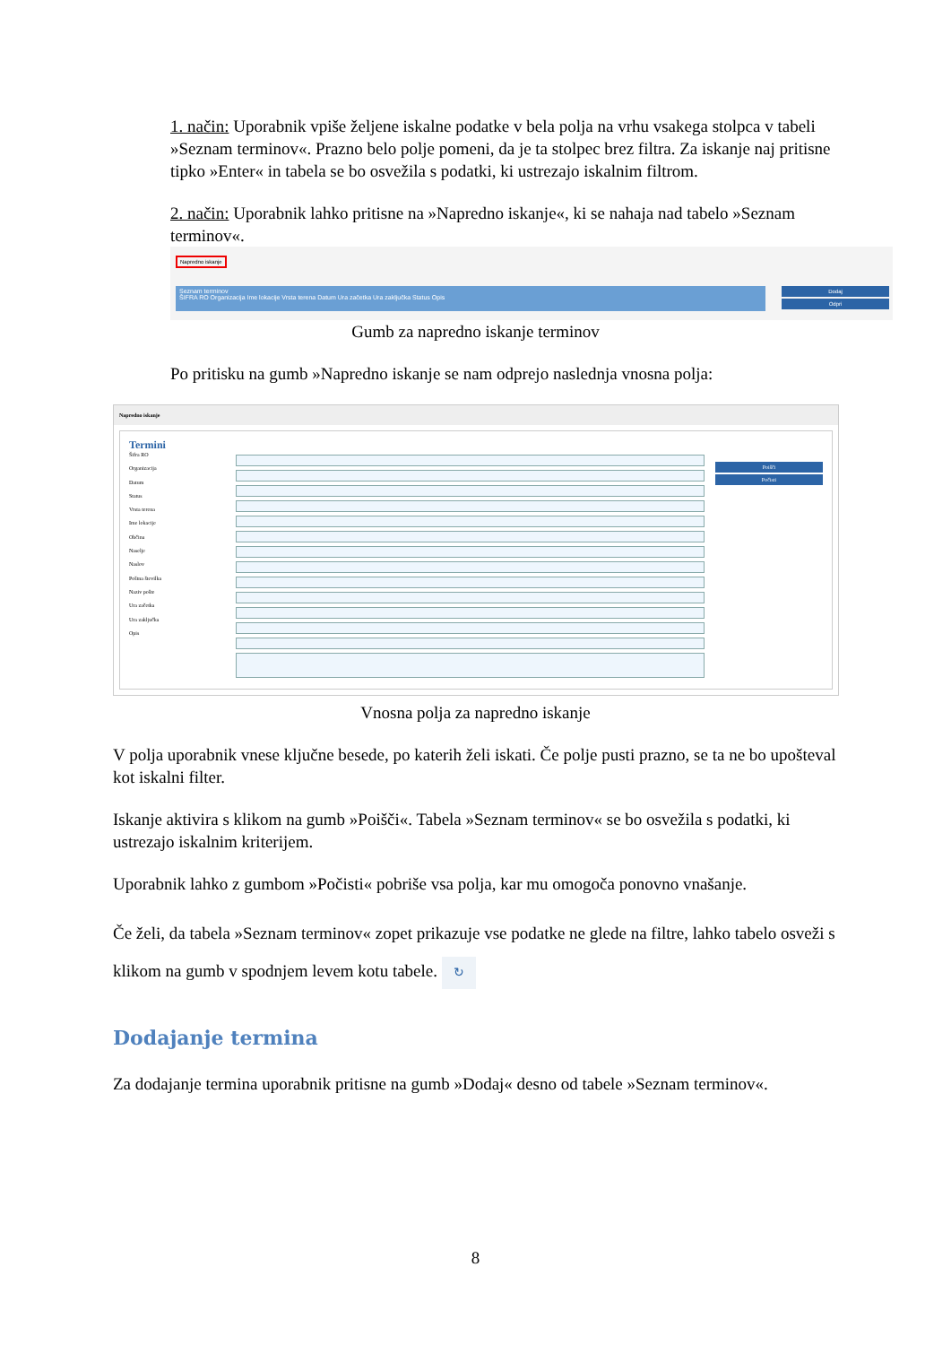1. način: Uporabnik vpiše željene iskalne podatke v bela polja na vrhu vsakega stolpca v tabeli »Seznam terminov«. Prazno belo polje pomeni, da je ta stolpec brez filtra. Za iskanje naj pritisne tipko »Enter« in tabela se bo osvežila s podatki, ki ustrezajo iskalnim filtrom.
2. način: Uporabnik lahko pritisne na »Napredno iskanje«, ki se nahaja nad tabelo »Seznam terminov«.
Napredno iskanje
Seznam terminov
ŠIFRA RO Organizacija Ime lokacije Vrsta terena Datum Ura začetka Ura zaključka Status Opis
Dodaj
Odpri
Gumb za napredno iskanje terminov
Po pritisku na gumb »Napredno iskanje se nam odprejo naslednja vnosna polja:
Napredno iskanje
Termini
Šifra RO
Organizacija
Datum
Status
Vrsta terena
Ime lokacije
Občina
Naselje
Naslov
Poštna številka
Naziv pošte
Ura začetka
Ura zaključka
Opis
Poišči
Počisti
Vnosna polja za napredno iskanje
V polja uporabnik vnese ključne besede, po katerih želi iskati. Če polje pusti prazno, se ta ne bo upošteval kot iskalni filter.
Iskanje aktivira s klikom na gumb »Poišči«. Tabela »Seznam terminov« se bo osvežila s podatki, ki ustrezajo iskalnim kriterijem.
Uporabnik lahko z gumbom »Počisti« pobriše vsa polja, kar mu omogoča ponovno vnašanje.
Če želi, da tabela »Seznam terminov« zopet prikazuje vse podatke ne glede na filtre, lahko tabelo osveži s klikom na gumb v spodnjem levem kotu tabele. ↻
Dodajanje termina
Za dodajanje termina uporabnik pritisne na gumb »Dodaj« desno od tabele »Seznam terminov«.
8